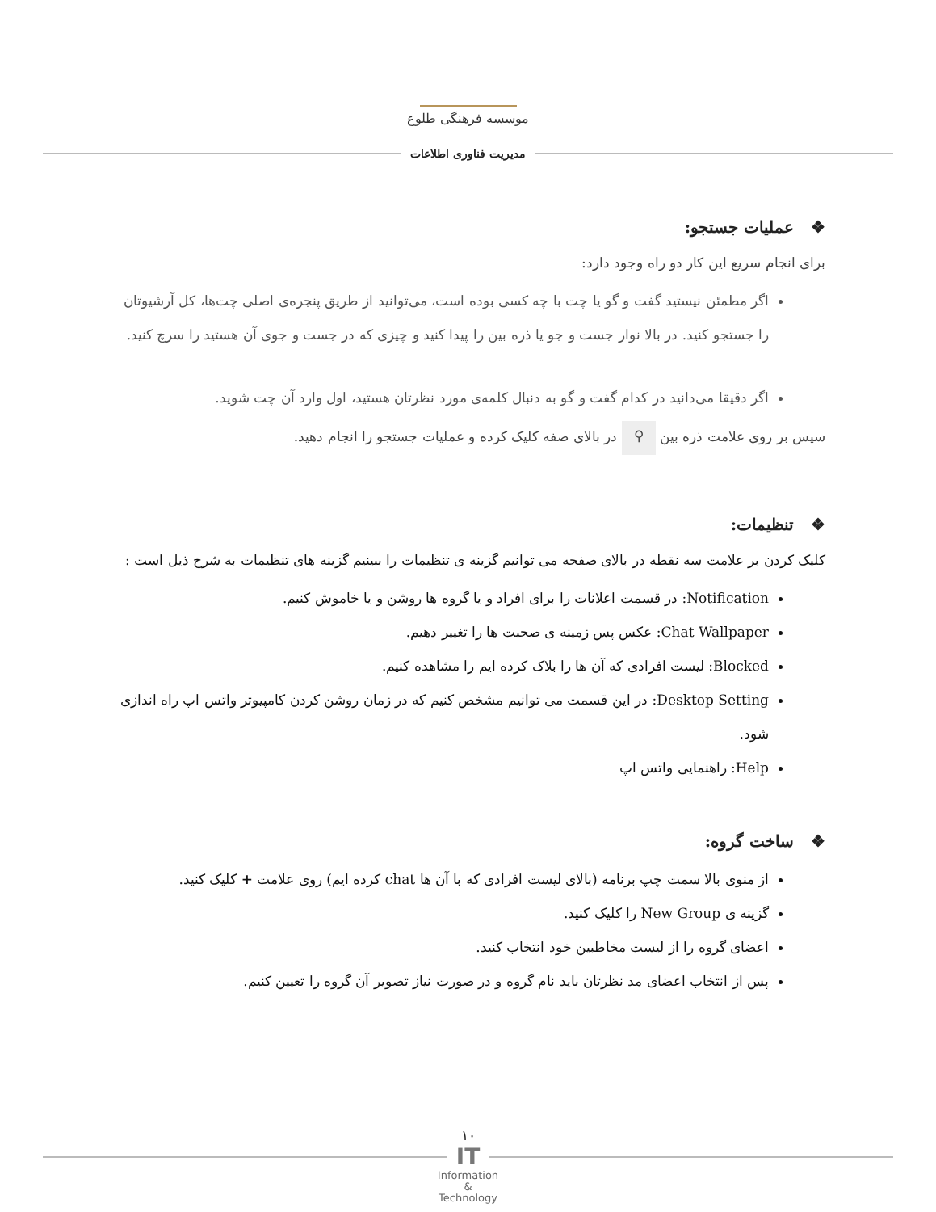موسسه فرهنگی طلوع
مدیریت فناوری اطلاعات
❖ عملیات جستجو:
برای انجام سریع این کار دو راه وجود دارد:
اگر مطمئن نیستید گفت و گو یا چت با چه کسی بوده است، می‌توانید از طریق پنجره‌ی اصلی چت‌ها، کل آرشیوتان را جستجو کنید. در بالا نوار جست و جو یا ذره بین را پیدا کنید و چیزی که در جست و جوی آن هستید را سرچ کنید.
اگر دقیقا می‌دانید در کدام گفت و گو به دنبال کلمه‌ی مورد نظرتان هستید، اول وارد آن چت شوید.
سپس بر روی علامت ذره بین ⚲ در بالای صفه کلیک کرده و عملیات جستجو را انجام دهید.
❖ تنظیمات:
کلیک کردن بر علامت سه نقطه در بالای صفحه می توانیم گزینه ی تنظیمات را ببینیم گزینه های تنظیمات به شرح ذیل است :
Notification: در قسمت اعلانات را برای افراد و یا گروه ها روشن و یا خاموش کنیم.
Chat Wallpaper: عکس پس زمینه ی صحبت ها را تغییر دهیم.
Blocked: لیست افرادی که آن ها را بلاک کرده ایم را مشاهده کنیم.
Desktop Setting: در این قسمت می توانیم مشخص کنیم که در زمان روشن کردن کامپیوتر واتس اپ راه اندازی شود.
Help: راهنمایی واتس اپ
❖ ساخت گروه:
از منوی بالا سمت چپ برنامه (بالای لیست افرادی که با آن ها chat کرده ایم) روی علامت + کلیک کنید.
گزینه ی New Group را کلیک کنید.
اعضای گروه را از لیست مخاطبین خود انتخاب کنید.
پس از انتخاب اعضای مد نظرتان باید نام گروه و در صورت نیاز تصویر آن گروه را تعیین کنیم.
۱۰
IT
Information
&
Technology